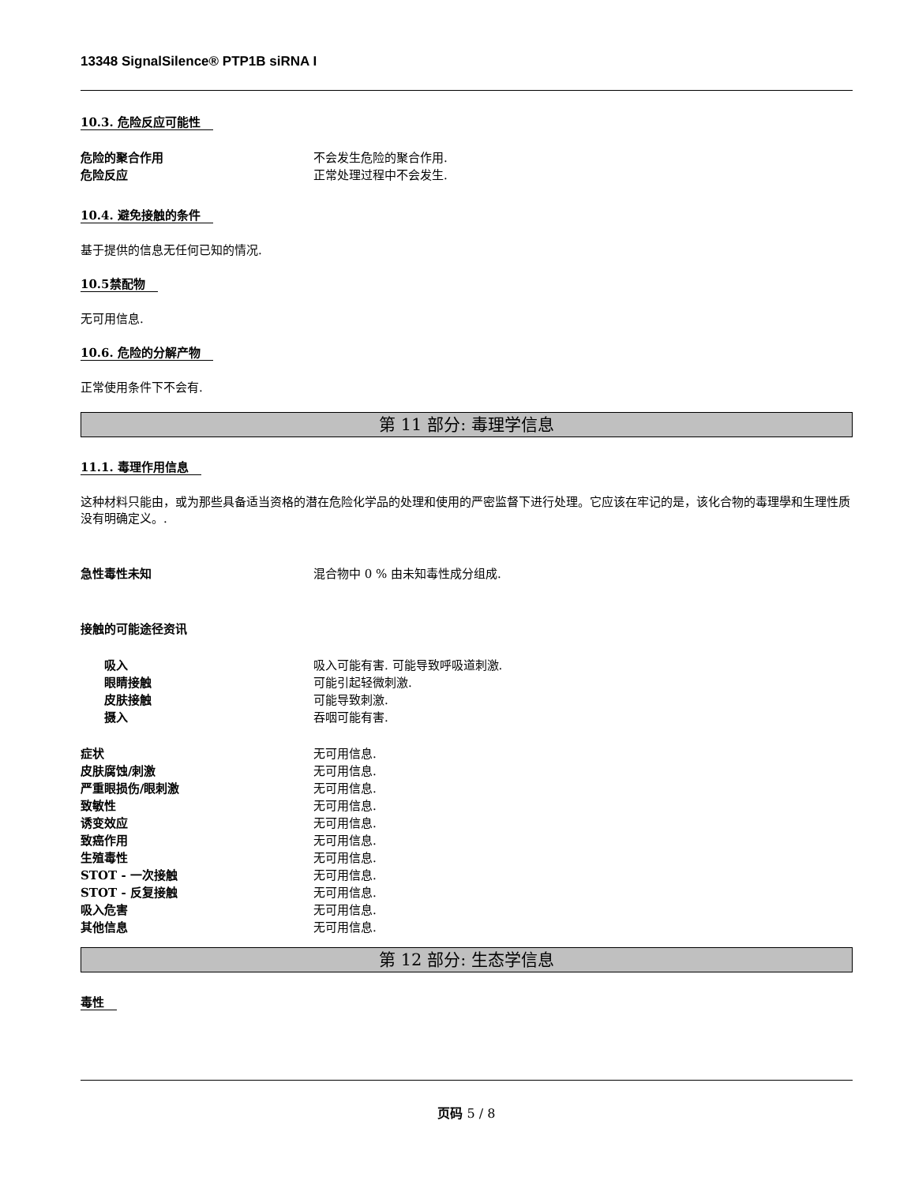13348 SignalSilence® PTP1B siRNA I
10.3. 危险反应可能性
危险的聚合作用 不会发生危险的聚合作用.
危险反应 正常处理过程中不会发生.
10.4. 避免接触的条件
基于提供的信息无任何已知的情况.
10.5禁配物
无可用信息.
10.6. 危险的分解产物
正常使用条件下不会有.
第 11 部分: 毒理学信息
11.1. 毒理作用信息
这种材料只能由，或为那些具备适当资格的潜在危险化学品的处理和使用的严密监督下进行处理。它应该在牢记的是，该化合物的毒理學和生理性质没有明确定义。.
急性毒性未知 混合物中 0 % 由未知毒性成分组成.
接触的可能途径资讯
吸入 吸入可能有害. 可能导致呼吸道刺激.
眼睛接触 可能引起轻微刺激.
皮肤接触 可能导致刺激.
摄入 吞咽可能有害.
症状 无可用信息.
皮肤腐蚀/刺激 无可用信息.
严重眼损伤/眼刺激 无可用信息.
致敏性 无可用信息.
诱变效应 无可用信息.
致癌作用 无可用信息.
生殖毒性 无可用信息.
STOT - 一次接触 无可用信息.
STOT - 反复接触 无可用信息.
吸入危害 无可用信息.
其他信息 无可用信息.
第 12 部分: 生态学信息
毒性
页码 5 / 8